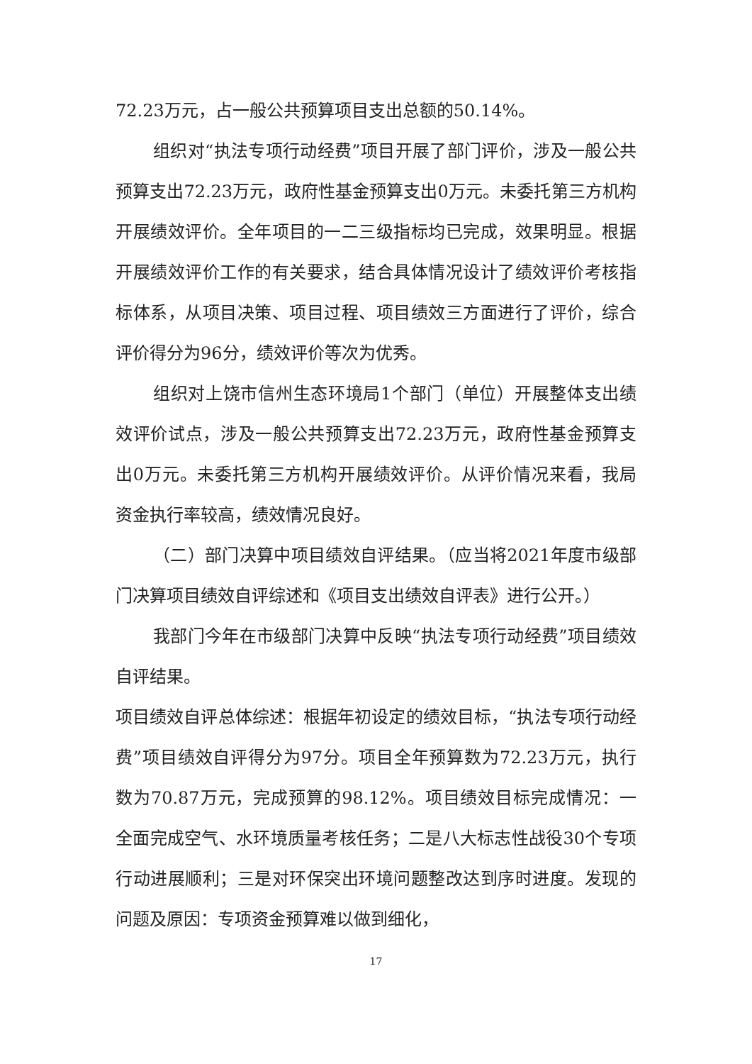72.23万元，占一般公共预算项目支出总额的50.14%。
组织对“执法专项行动经费”项目开展了部门评价，涉及一般公共预算支出72.23万元，政府性基金预算支出0万元。未委托第三方机构开展绩效评价。全年项目的一二三级指标均已完成，效果明显。根据开展绩效评价工作的有关要求，结合具体情况设计了绩效评价考核指标体系，从项目决策、项目过程、项目绩效三方面进行了评价，综合评价得分为96分，绩效评价等次为优秀。
组织对上饶市信州生态环境局1个部门（单位）开展整体支出绩效评价试点，涉及一般公共预算支出72.23万元，政府性基金预算支出0万元。未委托第三方机构开展绩效评价。从评价情况来看，我局资金执行率较高，绩效情况良好。
（二）部门决算中项目绩效自评结果。（应当将2021年度市级部门决算项目绩效自评综述和《项目支出绩效自评表》进行公开。）
我部门今年在市级部门决算中反映“执法专项行动经费”项目绩效自评结果。
项目绩效自评总体综述：根据年初设定的绩效目标，“执法专项行动经费”项目绩效自评得分为97分。项目全年预算数为72.23万元，执行数为70.87万元，完成预算的98.12%。项目绩效目标完成情况：一全面完成空气、水环境质量考核任务；二是八大标志性战役30个专项行动进展顺利；三是对环保突出环境问题整改达到序时进度。发现的问题及原因：专项资金预算难以做到细化，
17